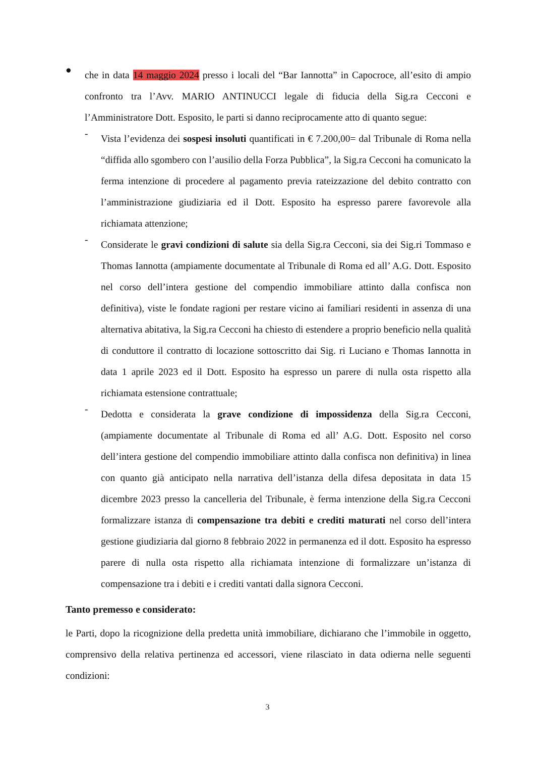●
che in data 14 maggio 2024 presso i locali del “Bar Iannotta” in Capocroce, all’esito di ampio confronto tra l’Avv. MARIO ANTINUCCI legale di fiducia della Sig.ra Cecconi e l’Amministratore Dott. Esposito, le parti si danno reciprocamente atto di quanto segue:
-
Vista l’evidenza dei sospesi insoluti quantificati in € 7.200,00= dal Tribunale di Roma nella “diffida allo sgombero con l’ausilio della Forza Pubblica”, la Sig.ra Cecconi ha comunicato la ferma intenzione di procedere al pagamento previa rateizzazione del debito contratto con l’amministrazione giudiziaria ed il Dott. Esposito ha espresso parere favorevole alla richiamata attenzione;
-
Considerate le gravi condizioni di salute sia della Sig.ra Cecconi, sia dei Sig.ri Tommaso e Thomas Iannotta (ampiamente documentate al Tribunale di Roma ed all’ A.G. Dott. Esposito nel corso dell’intera gestione del compendio immobiliare attinto dalla confisca non definitiva), viste le fondate ragioni per restare vicino ai familiari residenti in assenza di una alternativa abitativa, la Sig.ra Cecconi ha chiesto di estendere a proprio beneficio nella qualità di conduttore il contratto di locazione sottoscritto dai Sig. ri Luciano e Thomas Iannotta in data 1 aprile 2023 ed il Dott. Esposito ha espresso un parere di nulla osta rispetto alla richiamata estensione contrattuale;
-
Dedotta e considerata la grave condizione di impossidenza della Sig.ra Cecconi, (ampiamente documentate al Tribunale di Roma ed all’ A.G. Dott. Esposito nel corso dell’intera gestione del compendio immobiliare attinto dalla confisca non definitiva) in linea con quanto già anticipato nella narrativa dell’istanza della difesa depositata in data 15 dicembre 2023 presso la cancelleria del Tribunale, è ferma intenzione della Sig.ra Cecconi formalizzare istanza di compensazione tra debiti e crediti maturati nel corso dell’intera gestione giudiziaria dal giorno 8 febbraio 2022 in permanenza ed il dott. Esposito ha espresso parere di nulla osta rispetto alla richiamata intenzione di formalizzare un’istanza di compensazione tra i debiti e i crediti vantati dalla signora Cecconi.
Tanto premesso e considerato:
le Parti, dopo la ricognizione della predetta unità immobiliare, dichiarano che l’immobile in oggetto, comprensivo della relativa pertinenza ed accessori, viene rilasciato in data odierna nelle seguenti condizioni:
3